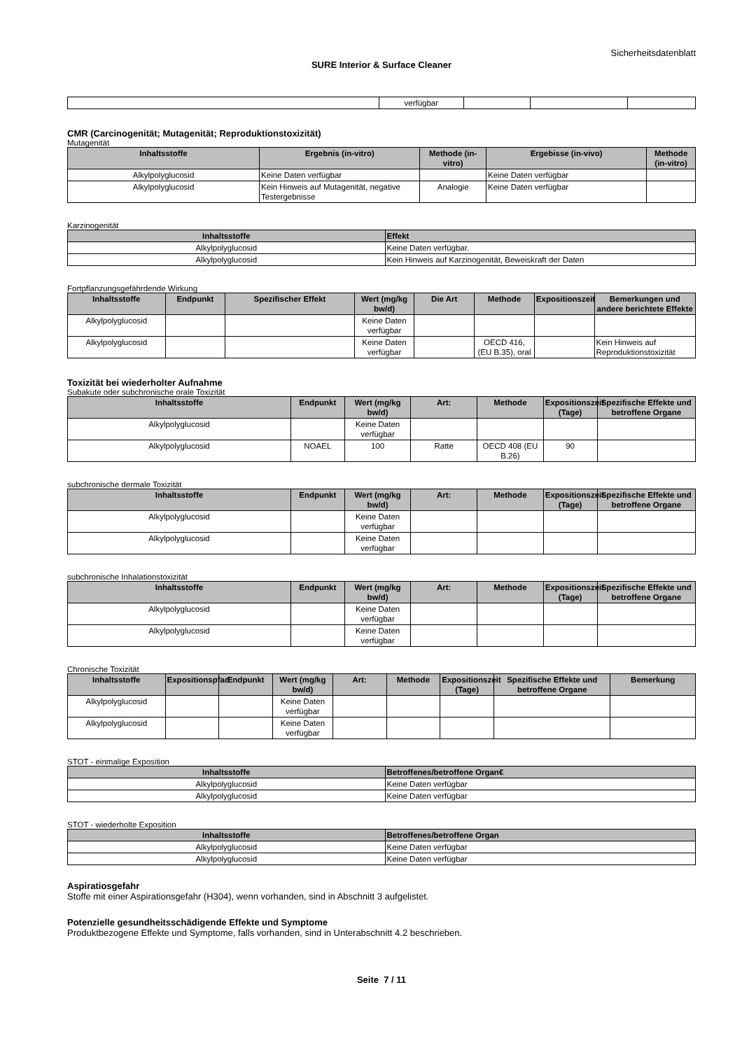Sicherheitsdatenblatt
SURE Interior & Surface Cleaner
| | verfügbar | | | |
CMR (Carcinogenität; Mutagenität; Reproduktionstoxizität)
Mutagenität
| Inhaltsstoffe | Ergebnis (in-vitro) | Methode (in-vitro) | Ergebisse (in-vivo) | Methode (in-vitro) |
| --- | --- | --- | --- | --- |
| Alkylpolyglucosid | Keine Daten verfügbar | | Keine Daten verfügbar | |
| Alkylpolyglucosid | Kein Hinweis auf Mutagenität, negative Testergebnisse | Analogie | Keine Daten verfügbar | |
Karzinogenität
| Inhaltsstoffe | Effekt |
| --- | --- |
| Alkylpolyglucosid | Keine Daten verfügbar. |
| Alkylpolyglucosid | Kein Hinweis auf Karzinogenität, Beweiskraft der Daten |
Fortpflanzungsgefährdende Wirkung
| Inhaltsstoffe | Endpunkt | Spezifischer Effekt | Wert (mg/kg bw/d) | Die Art | Methode | Expositionszeit | Bemerkungen und andere berichtete Effekte |
| --- | --- | --- | --- | --- | --- | --- | --- |
| Alkylpolyglucosid | | | Keine Daten verfügbar | | | | |
| Alkylpolyglucosid | | | Keine Daten verfügbar | | OECD 416, (EU B.35), oral | | Kein Hinweis auf Reproduktionstoxizität |
Toxizität bei wiederholter Aufnahme
Subakute oder subchronische orale Toxizität
| Inhaltsstoffe | Endpunkt | Wert (mg/kg bw/d) | Art: | Methode | Expositionszeit (Tage) | Spezifische Effekte und betroffene Organe |
| --- | --- | --- | --- | --- | --- | --- |
| Alkylpolyglucosid | | Keine Daten verfügbar | | | | |
| Alkylpolyglucosid | NOAEL | 100 | Ratte | OECD 408 (EU B.26) | 90 | |
subchronische dermale Toxizität
| Inhaltsstoffe | Endpunkt | Wert (mg/kg bw/d) | Art: | Methode | Expositionszeit (Tage) | Spezifische Effekte und betroffene Organe |
| --- | --- | --- | --- | --- | --- | --- |
| Alkylpolyglucosid | | Keine Daten verfügbar | | | | |
| Alkylpolyglucosid | | Keine Daten verfügbar | | | | |
subchronische Inhalationstoxizität
| Inhaltsstoffe | Endpunkt | Wert (mg/kg bw/d) | Art: | Methode | Expositionszeit (Tage) | Spezifische Effekte und betroffene Organe |
| --- | --- | --- | --- | --- | --- | --- |
| Alkylpolyglucosid | | Keine Daten verfügbar | | | | |
| Alkylpolyglucosid | | Keine Daten verfügbar | | | | |
Chronische Toxizität
| Inhaltsstoffe | Expositionspfad | Endpunkt | Wert (mg/kg bw/d) | Art: | Methode | Expositionszeit (Tage) | Spezifische Effekte und betroffene Organe | Bemerkung |
| --- | --- | --- | --- | --- | --- | --- | --- | --- |
| Alkylpolyglucosid | | | Keine Daten verfügbar | | | | | |
| Alkylpolyglucosid | | | Keine Daten verfügbar | | | | | |
STOT - einmalige Exposition
| Inhaltsstoffe | Betroffenes/betroffene Organ€ |
| --- | --- |
| Alkylpolyglucosid | Keine Daten verfügbar |
| Alkylpolyglucosid | Keine Daten verfügbar |
STOT - wiederholte Exposition
| Inhaltsstoffe | Betroffenes/betroffene Organ |
| --- | --- |
| Alkylpolyglucosid | Keine Daten verfügbar |
| Alkylpolyglucosid | Keine Daten verfügbar |
Aspiratiosgefahr
Stoffe mit einer Aspirationsgefahr (H304), wenn vorhanden, sind in Abschnitt 3 aufgelistet.
Potenzielle gesundheitsschädigende Effekte und Symptome
Produktbezogene Effekte und Symptome, falls vorhanden, sind in Unterabschnitt 4.2 beschrieben.
Seite 7 / 11